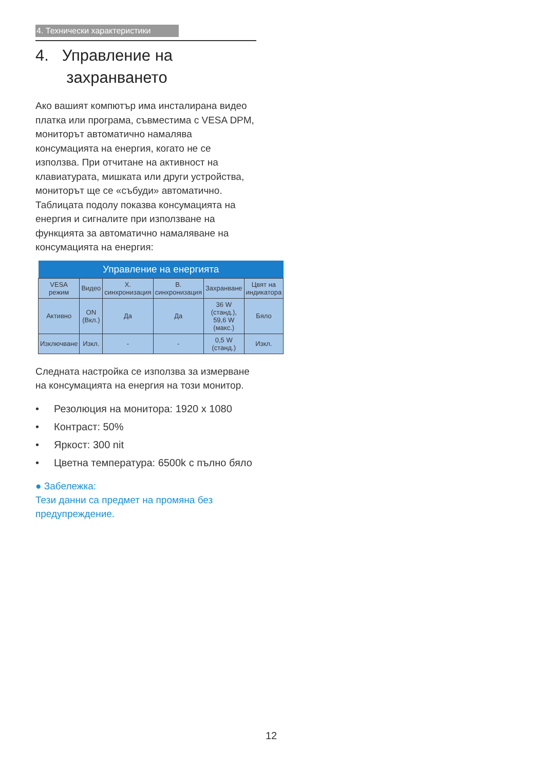4. Технически характеристики
4. Управление на
захранването
Ако вашият компютър има инсталирана видео платка или програма, съвместима с VESA DPM, мониторът автоматично намалява консумацията на енергия, когато не се използва. При отчитане на активност на клавиатурата, мишката или други устройства, мониторът ще се «събуди» автоматично. Таблицата подолу показва консумацията на енергия и сигналите при използване на функцията за автоматично намаляване на консумацията на енергия:
| Управление на енергията | | | | | |
| --- | --- | --- | --- | --- | --- |
| VESA режим | Видео | Х. синхронизация | В. синхронизация | Захранване | Цвят на индикатора |
| Активно | ON (Вкл.) | Да | Да | 36 W (станд.), 59,6 W (макс.) | Бяло |
| Изключване | Изкл. | - | - | 0,5 W (станд.) | Изкл. |
Следната настройка се използва за измерване на консумацията на енергия на този монитор.
• Резолюция на монитора: 1920 x 1080
• Контраст: 50%
• Яркост: 300 nit
• Цветна температура: 6500k с пълно бяло
● Забележка:
Тези данни са предмет на промяна без предупреждение.
12